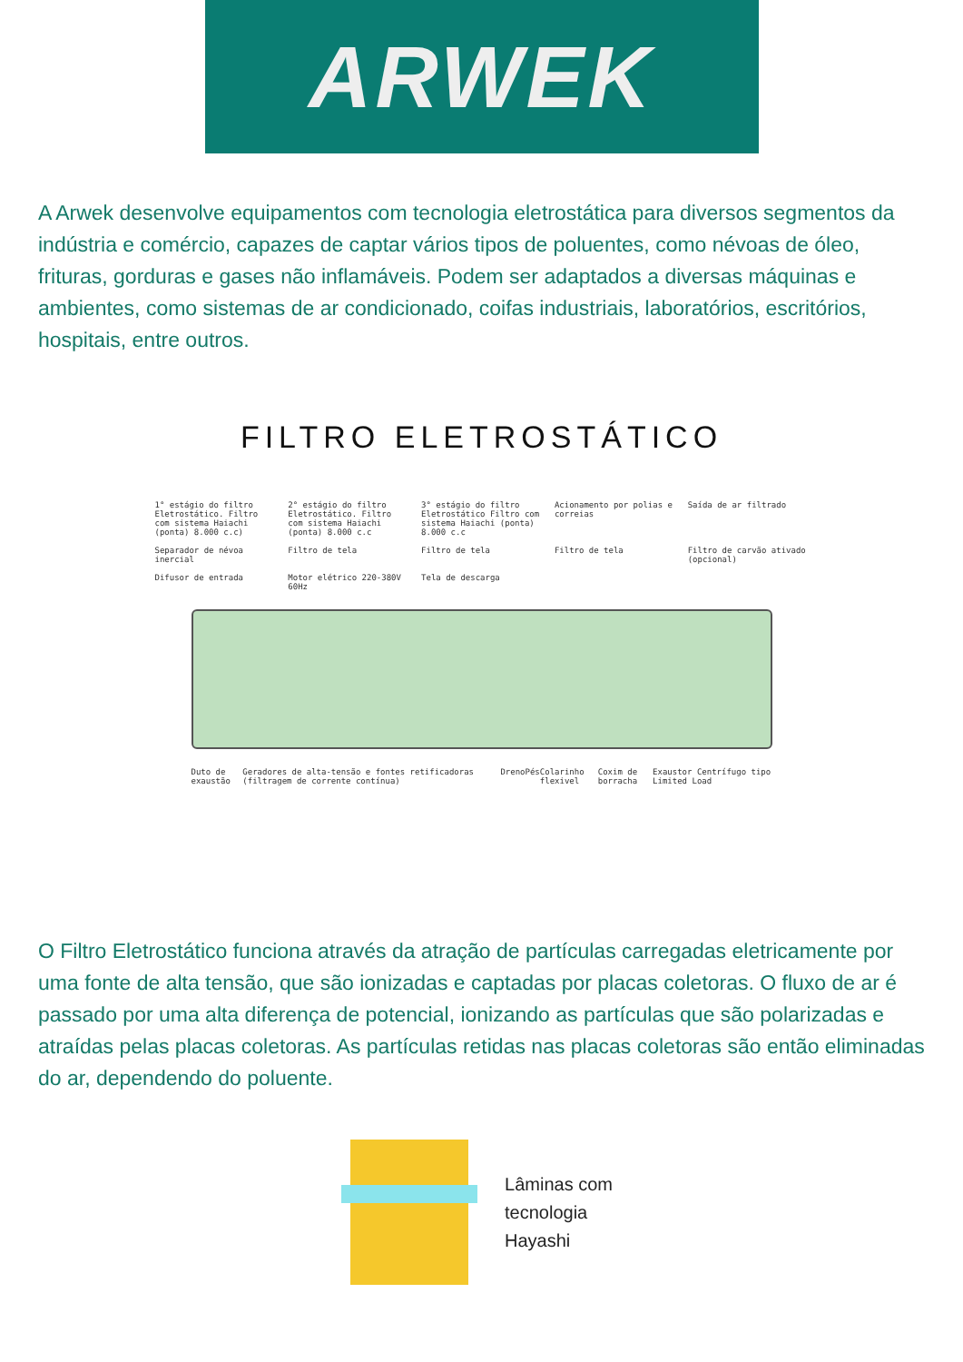ARWEK
A Arwek desenvolve equipamentos com tecnologia eletrostática para diversos segmentos da indústria e comércio, capazes de captar vários tipos de poluentes, como névoas de óleo, frituras, gorduras e gases não inflamáveis. Podem ser adaptados a diversas máquinas e ambientes, como sistemas de ar condicionado, coifas industriais, laboratórios, escritórios, hospitais, entre outros.
FILTRO ELETROSTÁTICO
1° estágio do filtro Eletrostático. Filtro com sistema Haiachi (ponta) 8.000 c.c)
2° estágio do filtro Eletrostático. Filtro com sistema Haiachi (ponta) 8.000 c.c
3° estágio do filtro Eletrostático Filtro com sistema Haiachi (ponta) 8.000 c.c
Acionamento por polias e correias
Saída de ar filtrado
Separador de névoa inercial
Filtro de tela
Filtro de tela
Filtro de tela
Filtro de carvão ativado (opcional)
Difusor de entrada
Motor elétrico 220-380V 60Hz
Tela de descarga
Duto de exaustão Geradores de alta-tensão e fontes retificadoras (filtragem de corrente contínua)
Dreno Pés Colarinho flexivel Coxim de borracha Exaustor Centrífugo tipo Limited Load
O Filtro Eletrostático funciona através da atração de partículas carregadas eletricamente por uma fonte de alta tensão, que são ionizadas e captadas por placas coletoras. O fluxo de ar é passado por uma alta diferença de potencial, ionizando as partículas que são polarizadas e atraídas pelas placas coletoras. As partículas retidas nas placas coletoras são então eliminadas do ar, dependendo do poluente.
Lâminas com
tecnologia
Hayashi